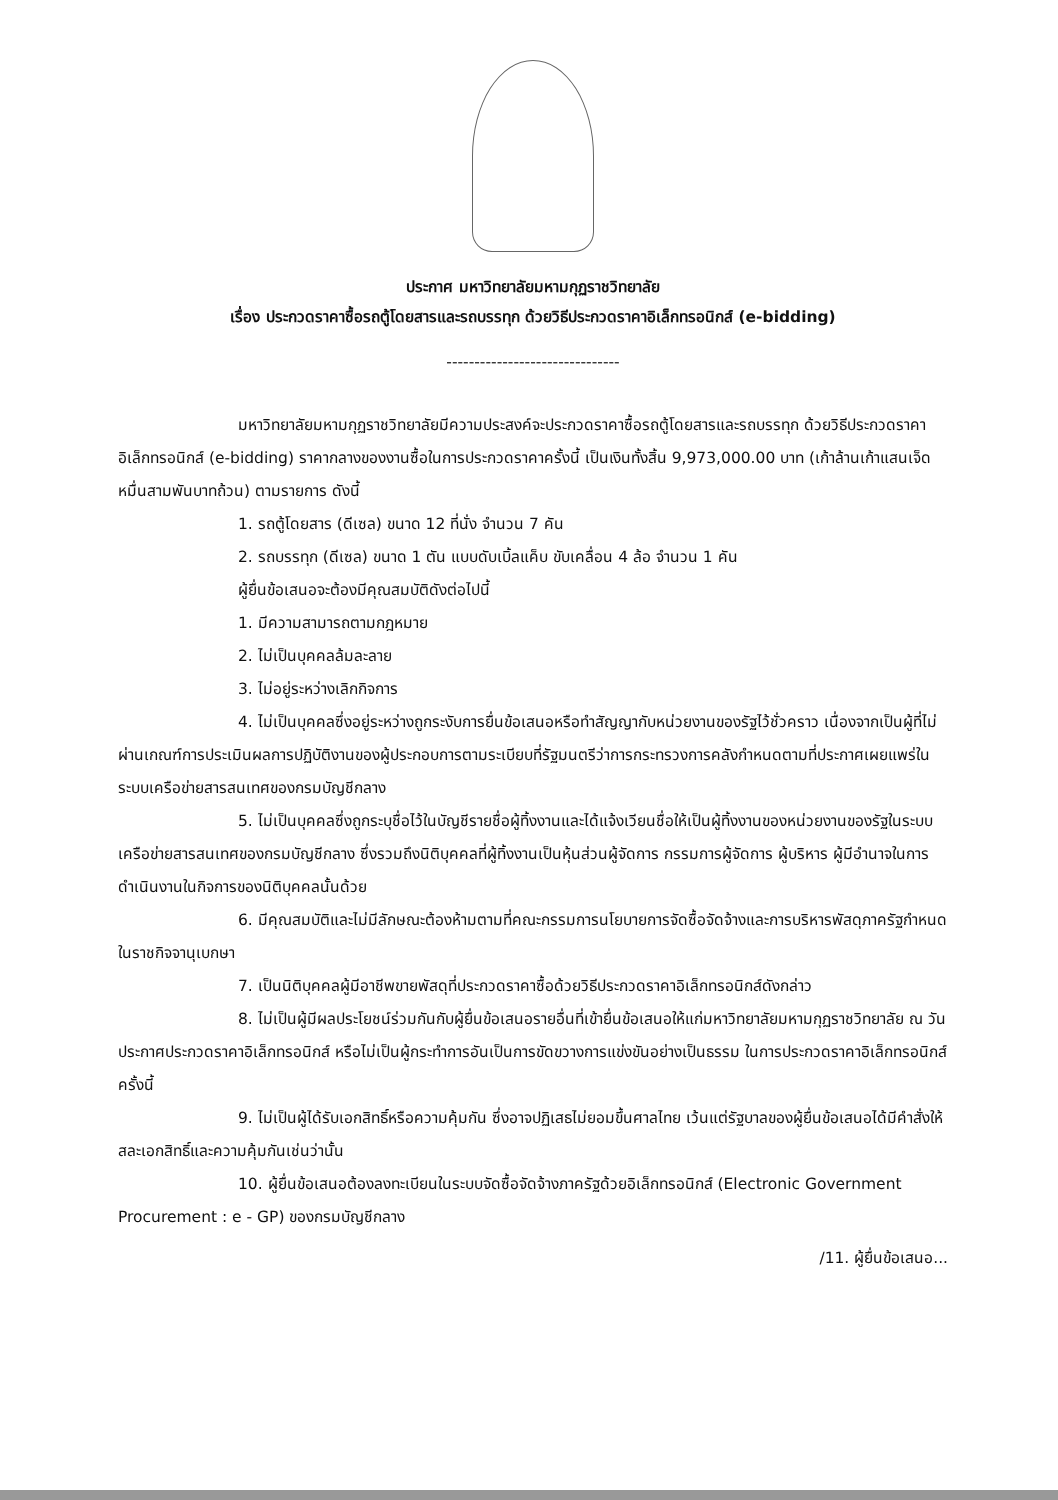ประกาศ มหาวิทยาลัยมหามกุฏราชวิทยาลัย
เรื่อง ประกวดราคาซื้อรถตู้โดยสารและรถบรรทุก ด้วยวิธีประกวดราคาอิเล็กทรอนิกส์ (e-bidding)
-------------------------------
มหาวิทยาลัยมหามกุฏราชวิทยาลัยมีความประสงค์จะประกวดราคาซื้อรถตู้โดยสารและรถบรรทุก ด้วยวิธีประกวดราคาอิเล็กทรอนิกส์ (e-bidding) ราคากลางของงานซื้อในการประกวดราคาครั้งนี้ เป็นเงินทั้งสิ้น 9,973,000.00 บาท (เก้าล้านเก้าแสนเจ็ดหมื่นสามพันบาทถ้วน) ตามรายการ ดังนี้
1. รถตู้โดยสาร (ดีเซล) ขนาด 12 ที่นั่ง จำนวน 7 คัน
2. รถบรรทุก (ดีเซล) ขนาด 1 ตัน แบบดับเบิ้ลแค็บ ขับเคลื่อน 4 ล้อ จำนวน 1 คัน
ผู้ยื่นข้อเสนอจะต้องมีคุณสมบัติดังต่อไปนี้
1. มีความสามารถตามกฎหมาย
2. ไม่เป็นบุคคลล้มละลาย
3. ไม่อยู่ระหว่างเลิกกิจการ
4. ไม่เป็นบุคคลซึ่งอยู่ระหว่างถูกระงับการยื่นข้อเสนอหรือทำสัญญากับหน่วยงานของรัฐไว้ชั่วคราว เนื่องจากเป็นผู้ที่ไม่ผ่านเกณฑ์การประเมินผลการปฏิบัติงานของผู้ประกอบการตามระเบียบที่รัฐมนตรีว่าการกระทรวงการคลังกำหนดตามที่ประกาศเผยแพร่ในระบบเครือข่ายสารสนเทศของกรมบัญชีกลาง
5. ไม่เป็นบุคคลซึ่งถูกระบุชื่อไว้ในบัญชีรายชื่อผู้ทิ้งงานและได้แจ้งเวียนชื่อให้เป็นผู้ทิ้งงานของหน่วยงานของรัฐในระบบเครือข่ายสารสนเทศของกรมบัญชีกลาง ซึ่งรวมถึงนิติบุคคลที่ผู้ทิ้งงานเป็นหุ้นส่วนผู้จัดการ กรรมการผู้จัดการ ผู้บริหาร ผู้มีอำนาจในการดำเนินงานในกิจการของนิติบุคคลนั้นด้วย
6. มีคุณสมบัติและไม่มีลักษณะต้องห้ามตามที่คณะกรรมการนโยบายการจัดซื้อจัดจ้างและการบริหารพัสดุภาครัฐกำหนดในราชกิจจานุเบกษา
7. เป็นนิติบุคคลผู้มีอาชีพขายพัสดุที่ประกวดราคาซื้อด้วยวิธีประกวดราคาอิเล็กทรอนิกส์ดังกล่าว
8. ไม่เป็นผู้มีผลประโยชน์ร่วมกันกับผู้ยื่นข้อเสนอรายอื่นที่เข้ายื่นข้อเสนอให้แก่มหาวิทยาลัยมหามกุฏราชวิทยาลัย ณ วันประกาศประกวดราคาอิเล็กทรอนิกส์ หรือไม่เป็นผู้กระทำการอันเป็นการขัดขวางการแข่งขันอย่างเป็นธรรม ในการประกวดราคาอิเล็กทรอนิกส์ครั้งนี้
9. ไม่เป็นผู้ได้รับเอกสิทธิ์หรือความคุ้มกัน ซึ่งอาจปฏิเสธไม่ยอมขึ้นศาลไทย เว้นแต่รัฐบาลของผู้ยื่นข้อเสนอได้มีคำสั่งให้สละเอกสิทธิ์และความคุ้มกันเช่นว่านั้น
10. ผู้ยื่นข้อเสนอต้องลงทะเบียนในระบบจัดซื้อจัดจ้างภาครัฐด้วยอิเล็กทรอนิกส์ (Electronic Government Procurement : e - GP) ของกรมบัญชีกลาง
/11. ผู้ยื่นข้อเสนอ...